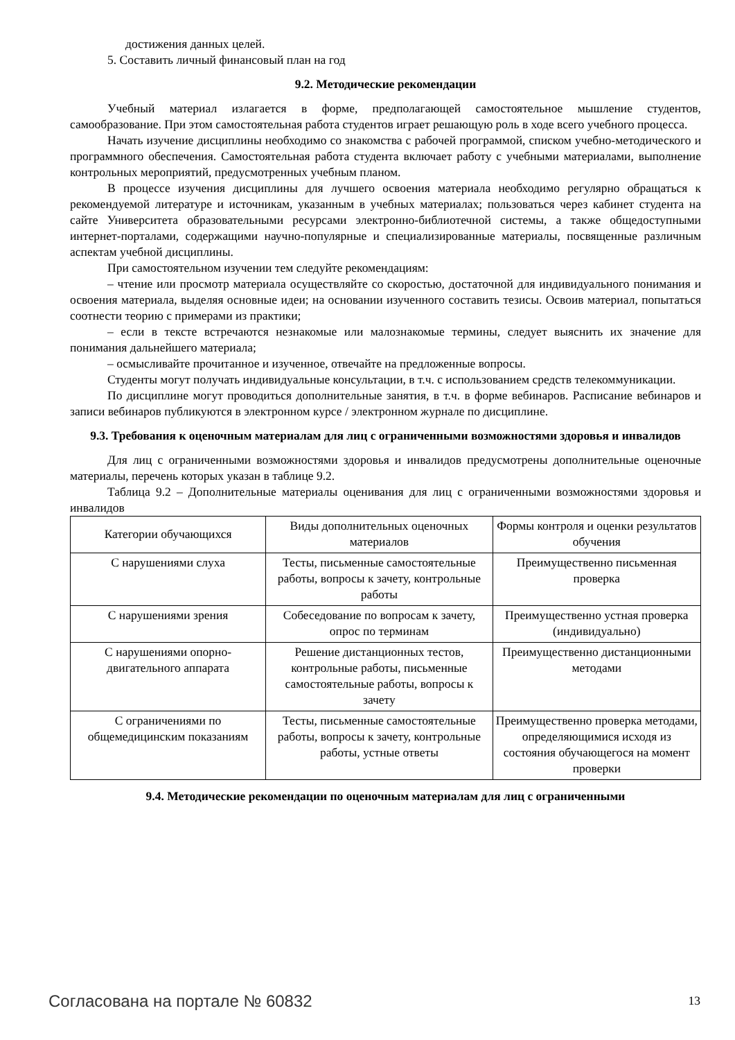достижения данных целей.
5. Составить личный финансовый план на год
9.2. Методические рекомендации
Учебный материал излагается в форме, предполагающей самостоятельное мышление студентов, самообразование. При этом самостоятельная работа студентов играет решающую роль в ходе всего учебного процесса.
Начать изучение дисциплины необходимо со знакомства с рабочей программой, списком учебно-методического и программного обеспечения. Самостоятельная работа студента включает работу с учебными материалами, выполнение контрольных мероприятий, предусмотренных учебным планом.
В процессе изучения дисциплины для лучшего освоения материала необходимо регулярно обращаться к рекомендуемой литературе и источникам, указанным в учебных материалах; пользоваться через кабинет студента на сайте Университета образовательными ресурсами электронно-библиотечной системы, а также общедоступными интернет-порталами, содержащими научно-популярные и специализированные материалы, посвященные различным аспектам учебной дисциплины.
При самостоятельном изучении тем следуйте рекомендациям:
– чтение или просмотр материала осуществляйте со скоростью, достаточной для индивидуального понимания и освоения материала, выделяя основные идеи; на основании изученного составить тезисы. Освоив материал, попытаться соотнести теорию с примерами из практики;
– если в тексте встречаются незнакомые или малознакомые термины, следует выяснить их значение для понимания дальнейшего материала;
– осмысливайте прочитанное и изученное, отвечайте на предложенные вопросы.
Студенты могут получать индивидуальные консультации, в т.ч. с использованием средств телекоммуникации.
По дисциплине могут проводиться дополнительные занятия, в т.ч. в форме вебинаров. Расписание вебинаров и записи вебинаров публикуются в электронном курсе / электронном журнале по дисциплине.
9.3. Требования к оценочным материалам для лиц с ограниченными возможностями здоровья и инвалидов
Для лиц с ограниченными возможностями здоровья и инвалидов предусмотрены дополнительные оценочные материалы, перечень которых указан в таблице 9.2.
Таблица 9.2 – Дополнительные материалы оценивания для лиц с ограниченными возможностями здоровья и инвалидов
| Категории обучающихся | Виды дополнительных оценочных материалов | Формы контроля и оценки результатов обучения |
| С нарушениями слуха | Тесты, письменные самостоятельные работы, вопросы к зачету, контрольные работы | Преимущественно письменная проверка |
| С нарушениями зрения | Собеседование по вопросам к зачету, опрос по терминам | Преимущественно устная проверка (индивидуально) |
| С нарушениями опорно-двигательного аппарата | Решение дистанционных тестов, контрольные работы, письменные самостоятельные работы, вопросы к зачету | Преимущественно дистанционными методами |
| С ограничениями по общемедицинским показаниям | Тесты, письменные самостоятельные работы, вопросы к зачету, контрольные работы, устные ответы | Преимущественно проверка методами, определяющимися исходя из состояния обучающегося на момент проверки |
9.4. Методические рекомендации по оценочным материалам для лиц с ограниченными
Согласована на портале № 60832 13